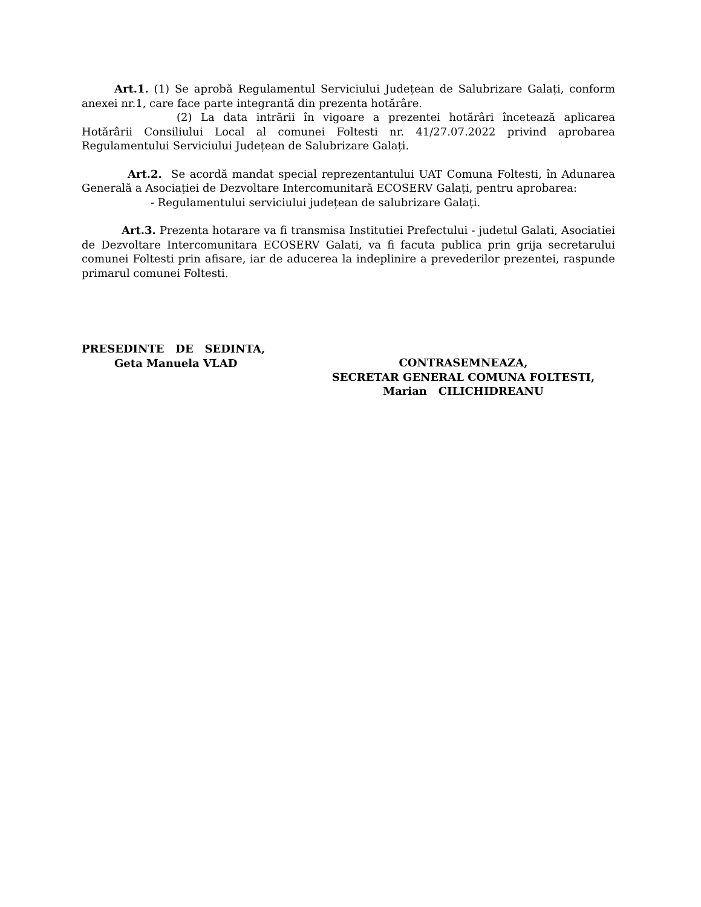Art.1. (1) Se aprobă Regulamentul Serviciului Județean de Salubrizare Galați, conform anexei nr.1, care face parte integrantă din prezenta hotărâre.
(2) La data intrării în vigoare a prezentei hotărâri încetează aplicarea Hotărârii Consiliului Local al comunei Foltesti nr. 41/27.07.2022 privind aprobarea Regulamentului Serviciului Județean de Salubrizare Galați.
Art.2. Se acordă mandat special reprezentantului UAT Comuna Foltesti, în Adunarea Generală a Asociației de Dezvoltare Intercomunitară ECOSERV Galați, pentru aprobarea:
- Regulamentului serviciului județean de salubrizare Galați.
Art.3. Prezenta hotarare va fi transmisa Institutiei Prefectului - judetul Galati, Asociatiei de Dezvoltare Intercomunitara ECOSERV Galati, va fi facuta publica prin grija secretarului comunei Foltesti prin afisare, iar de aducerea la indeplinire a prevederilor prezentei, raspunde primarul comunei Foltesti.
PRESEDINTE DE SEDINTA,
Geta Manuela VLAD
CONTRASEMNEAZA,
SECRETAR GENERAL COMUNA FOLTESTI,
Marian CILICHIDREANU